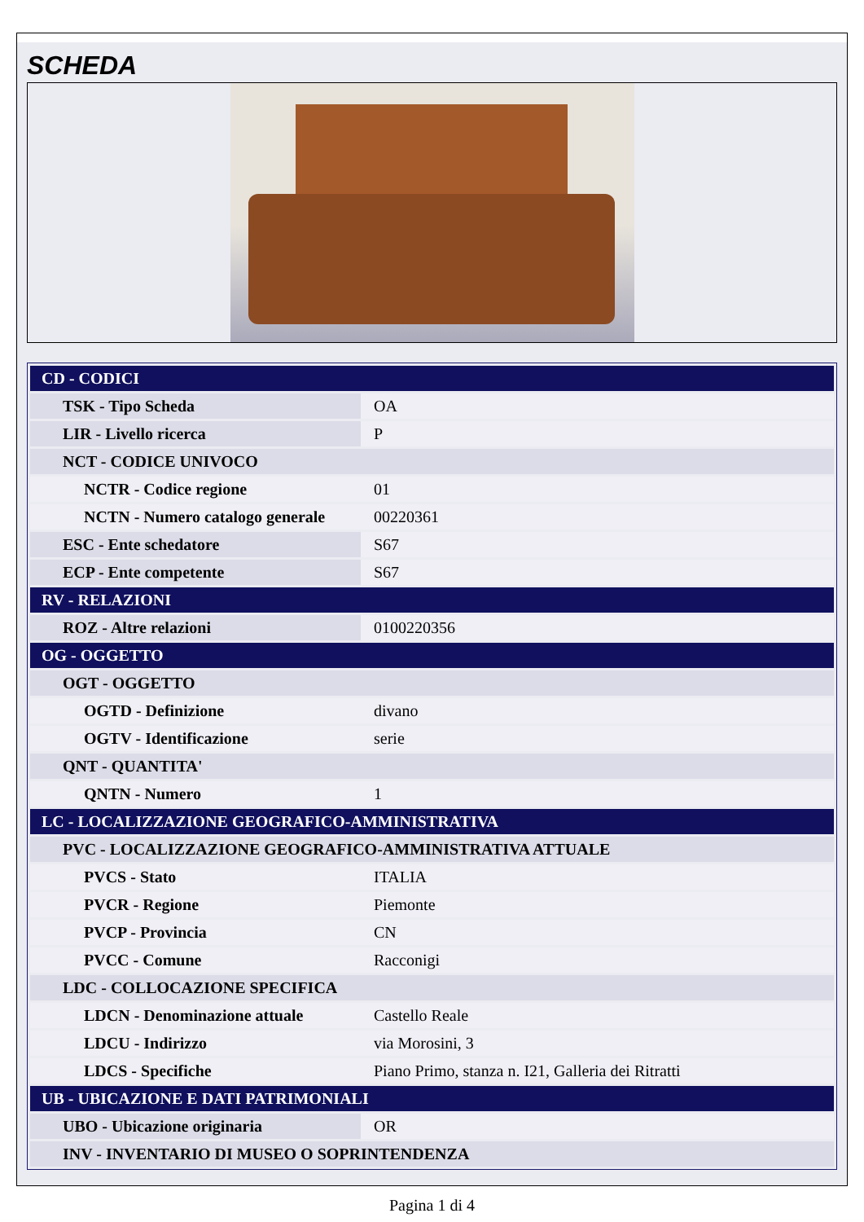SCHEDA
| CD - CODICI | |
| TSK - Tipo Scheda | OA |
| LIR - Livello ricerca | P |
| NCT - CODICE UNIVOCO | |
| NCTR - Codice regione | 01 |
| NCTN - Numero catalogo generale | 00220361 |
| ESC - Ente schedatore | S67 |
| ECP - Ente competente | S67 |
| RV - RELAZIONI | |
| ROZ - Altre relazioni | 0100220356 |
| OG - OGGETTO | |
| OGT - OGGETTO | |
| OGTD - Definizione | divano |
| OGTV - Identificazione | serie |
| QNT - QUANTITA' | |
| QNTN - Numero | 1 |
| LC - LOCALIZZAZIONE GEOGRAFICO-AMMINISTRATIVA | |
| PVC - LOCALIZZAZIONE GEOGRAFICO-AMMINISTRATIVA ATTUALE | |
| PVCS - Stato | ITALIA |
| PVCR - Regione | Piemonte |
| PVCP - Provincia | CN |
| PVCC - Comune | Racconigi |
| LDC - COLLOCAZIONE SPECIFICA | |
| LDCN - Denominazione attuale | Castello Reale |
| LDCU - Indirizzo | via Morosini, 3 |
| LDCS - Specifiche | Piano Primo, stanza n. I21, Galleria dei Ritratti |
| UB - UBICAZIONE E DATI PATRIMONIALI | |
| UBO - Ubicazione originaria | OR |
| INV - INVENTARIO DI MUSEO O SOPRINTENDENZA | |
Pagina 1 di 4